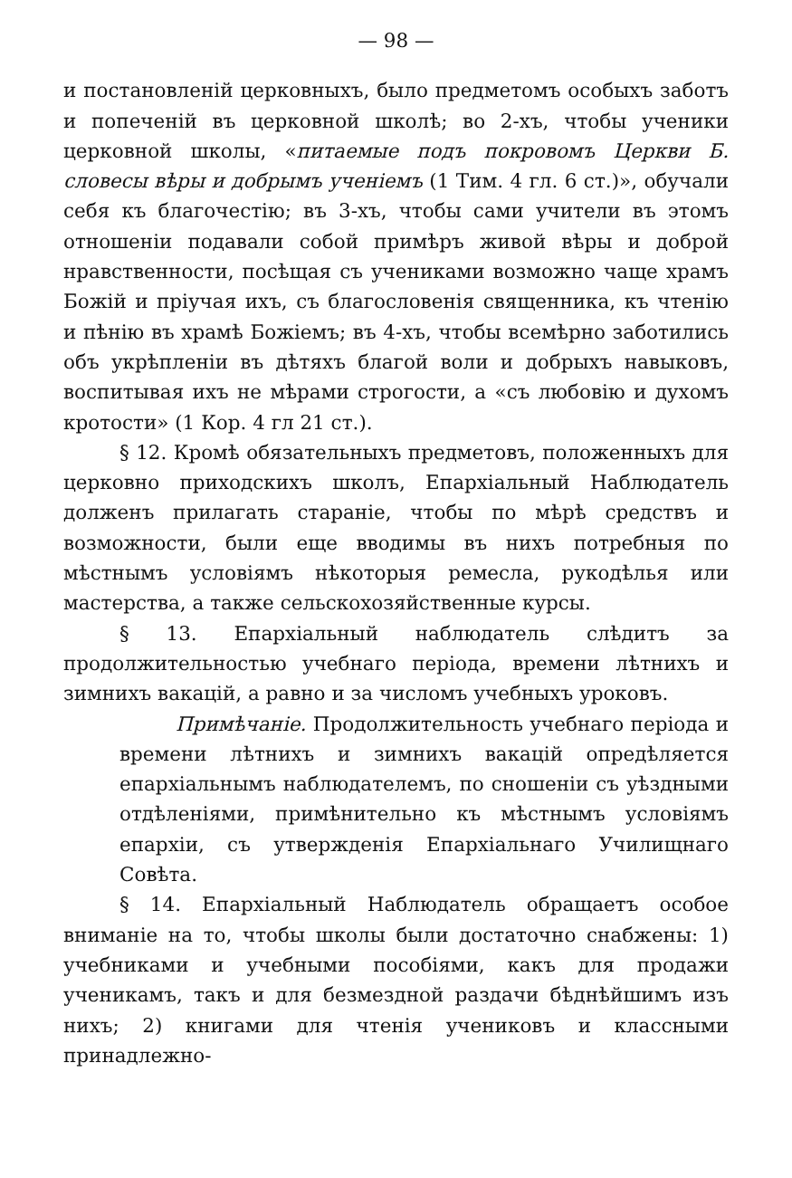— 98 —
и постановленій церковныхъ, было предметомъ особыхъ заботъ и попеченій въ церковной школѣ; во 2-хъ, чтобы ученики церковной школы, «питаемые подъ покровомъ Церкви Б. словесы вѣры и добрымъ ученіемъ (1 Тим. 4 гл. 6 ст.)», обучали себя къ благочестію; въ 3-хъ, чтобы сами учители въ этомъ отношеніи подавали собой примѣръ живой вѣры и доброй нравственности, посѣщая съ учениками возможно чаще храмъ Божій и пріучая ихъ, съ благословенія священника, къ чтенію и пѣнію въ храмѣ Божіемъ; въ 4-хъ, чтобы всемѣрно заботились объ укрѣпленіи въ дѣтяхъ благой воли и добрыхъ навыковъ, воспитывая ихъ не мѣрами строгости, а «съ любовію и духомъ кротости» (1 Кор. 4 гл 21 ст.).
§ 12. Кромѣ обязательныхъ предметовъ, положенныхъ для церковно приходскихъ школъ, Епархіальный Наблюдатель долженъ прилагать стараніе, чтобы по мѣрѣ средствъ и возможности, были еще вводимы въ нихъ потребныя по мѣстнымъ условіямъ нѣкоторыя ремесла, рукодѣлья или мастерства, а также сельскохозяйственные курсы.
§ 13. Епархіальный наблюдатель слѣдитъ за продолжительностью учебнаго періода, времени лѣтнихъ и зимнихъ вакацій, а равно и за числомъ учебныхъ уроковъ.
Примѣчаніе. Продолжительность учебнаго періода и времени лѣтнихъ и зимнихъ вакацій опредѣляется епархіальнымъ наблюдателемъ, по сношеніи съ уѣздными отдѣленіями, примѣнительно къ мѣстнымъ условіямъ епархіи, съ утвержденія Епархіальнаго Училищнаго Совѣта.
§ 14. Епархіальный Наблюдатель обращаетъ особое вниманіе на то, чтобы школы были достаточно снабжены: 1) учебниками и учебными пособіями, какъ для продажи ученикамъ, такъ и для безмездной раздачи бѣднѣйшимъ изъ нихъ; 2) книгами для чтенія учениковъ и классными принадлежно-